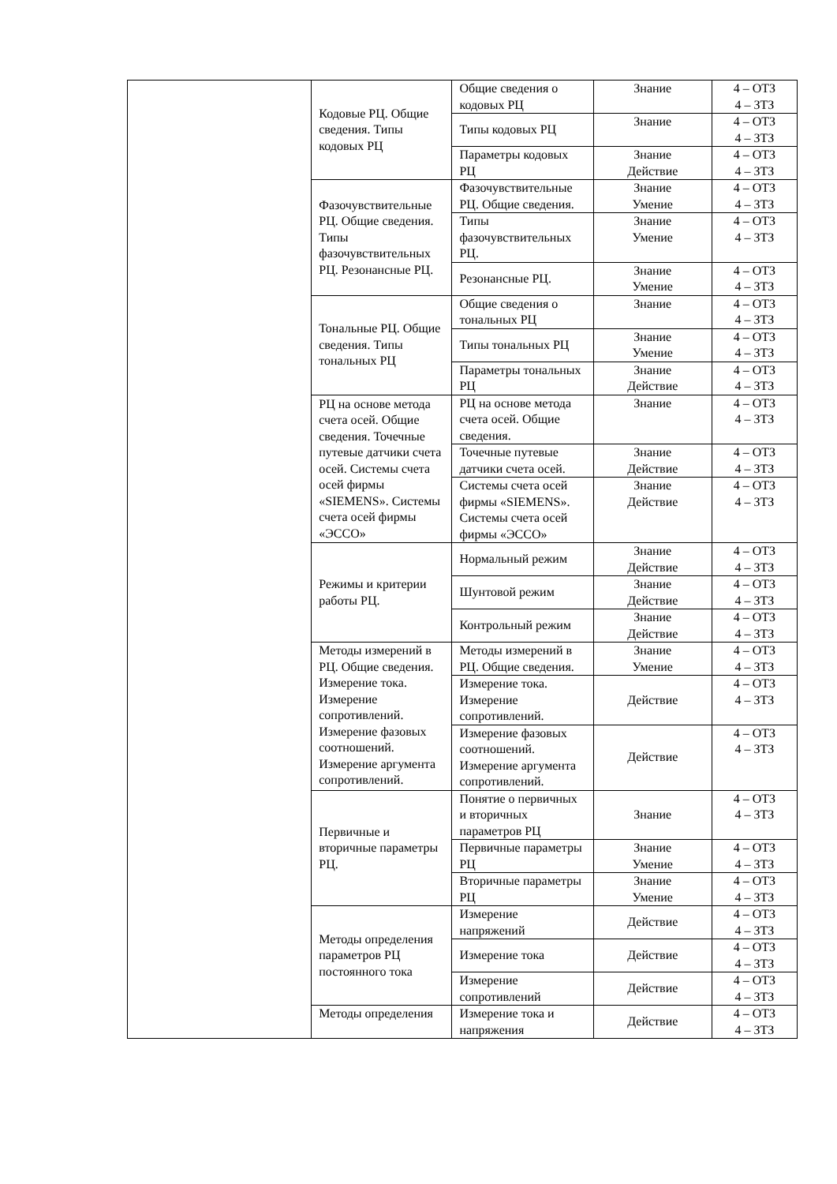| | Кодовые РЦ. Общие сведения. Типы кодовых РЦ | Общие сведения о кодовых РЦ | Знание | 4 – ОТЗ 4 – ЗТЗ |
| | | Типы кодовых РЦ | Знание | 4 – ОТЗ 4 – ЗТЗ |
| | | Параметры кодовых РЦ | Знание Действие | 4 – ОТЗ 4 – ЗТЗ |
| | Фазочувствительные РЦ. Общие сведения. Типы фазочувствительных РЦ. Резонансные РЦ. | Фазочувствительные РЦ. Общие сведения. | Знание Умение | 4 – ОТЗ 4 – ЗТЗ |
| | | Типы фазочувствительных РЦ. | Знание Умение | 4 – ОТЗ 4 – ЗТЗ |
| | | Резонансные РЦ. | Знание Умение | 4 – ОТЗ 4 – ЗТЗ |
| | Тональные РЦ. Общие сведения. Типы тональных РЦ | Общие сведения о тональных РЦ | Знание | 4 – ОТЗ 4 – ЗТЗ |
| | | Типы тональных РЦ | Знание Умение | 4 – ОТЗ 4 – ЗТЗ |
| | | Параметры тональных РЦ | Знание Действие | 4 – ОТЗ 4 – ЗТЗ |
| | РЦ на основе метода счета осей. Общие сведения. Точечные путевые датчики счета осей. Системы счета осей фирмы «SIEMENS». Системы счета осей фирмы «ЭССО» | РЦ на основе метода счета осей. Общие сведения. | Знание | 4 – ОТЗ 4 – ЗТЗ |
| | | Точечные путевые датчики счета осей. | Знание Действие | 4 – ОТЗ 4 – ЗТЗ |
| | | Системы счета осей фирмы «SIEMENS». Системы счета осей фирмы «ЭССО» | Знание Действие | 4 – ОТЗ 4 – ЗТЗ |
| | Режимы и критерии работы РЦ. | Нормальный режим | Знание Действие | 4 – ОТЗ 4 – ЗТЗ |
| | | Шунтовой режим | Знание Действие | 4 – ОТЗ 4 – ЗТЗ |
| | | Контрольный режим | Знание Действие | 4 – ОТЗ 4 – ЗТЗ |
| | Методы измерений в РЦ. Общие сведения. Измерение тока. Измерение сопротивлений. Измерение фазовых соотношений. Измерение аргумента сопротивлений. | Методы измерений в РЦ. Общие сведения. | Знание Умение | 4 – ОТЗ 4 – ЗТЗ |
| | | Измерение тока. Измерение сопротивлений. | Действие | 4 – ОТЗ 4 – ЗТЗ |
| | | Измерение фазовых соотношений. Измерение аргумента сопротивлений. | Действие | 4 – ОТЗ 4 – ЗТЗ |
| | Первичные и вторичные параметры РЦ. | Понятие о первичных и вторичных параметров РЦ | Знание | 4 – ОТЗ 4 – ЗТЗ |
| | | Первичные параметры РЦ | Знание Умение | 4 – ОТЗ 4 – ЗТЗ |
| | | Вторичные параметры РЦ | Знание Умение | 4 – ОТЗ 4 – ЗТЗ |
| | Методы определения параметров РЦ постоянного тока | Измерение напряжений | Действие | 4 – ОТЗ 4 – ЗТЗ |
| | | Измерение тока | Действие | 4 – ОТЗ 4 – ЗТЗ |
| | | Измерение сопротивлений | Действие | 4 – ОТЗ 4 – ЗТЗ |
| | Методы определения | Измерение тока и напряжения | Действие | 4 – ОТЗ 4 – ЗТЗ |